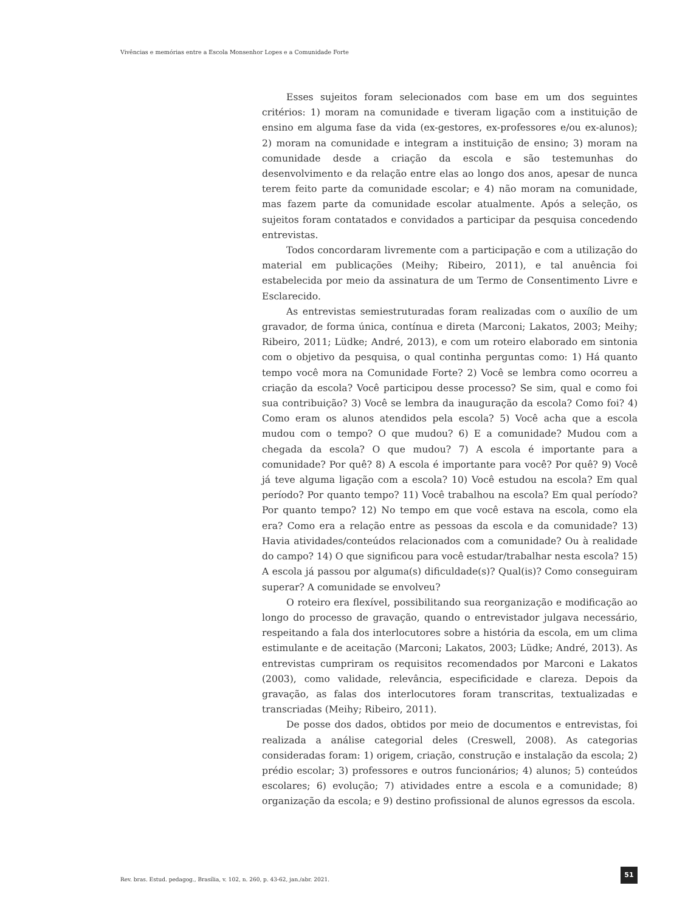Vivências e memórias entre a Escola Monsenhor Lopes e a Comunidade Forte
Esses sujeitos foram selecionados com base em um dos seguintes critérios: 1) moram na comunidade e tiveram ligação com a instituição de ensino em alguma fase da vida (ex-gestores, ex-professores e/ou ex-alunos); 2) moram na comunidade e integram a instituição de ensino; 3) moram na comunidade desde a criação da escola e são testemunhas do desenvolvimento e da relação entre elas ao longo dos anos, apesar de nunca terem feito parte da comunidade escolar; e 4) não moram na comunidade, mas fazem parte da comunidade escolar atualmente. Após a seleção, os sujeitos foram contatados e convidados a participar da pesquisa concedendo entrevistas.
Todos concordaram livremente com a participação e com a utilização do material em publicações (Meihy; Ribeiro, 2011), e tal anuência foi estabelecida por meio da assinatura de um Termo de Consentimento Livre e Esclarecido.
As entrevistas semiestruturadas foram realizadas com o auxílio de um gravador, de forma única, contínua e direta (Marconi; Lakatos, 2003; Meihy; Ribeiro, 2011; Lüdke; André, 2013), e com um roteiro elaborado em sintonia com o objetivo da pesquisa, o qual continha perguntas como: 1) Há quanto tempo você mora na Comunidade Forte? 2) Você se lembra como ocorreu a criação da escola? Você participou desse processo? Se sim, qual e como foi sua contribuição? 3) Você se lembra da inauguração da escola? Como foi? 4) Como eram os alunos atendidos pela escola? 5) Você acha que a escola mudou com o tempo? O que mudou? 6) E a comunidade? Mudou com a chegada da escola? O que mudou? 7) A escola é importante para a comunidade? Por quê? 8) A escola é importante para você? Por quê? 9) Você já teve alguma ligação com a escola? 10) Você estudou na escola? Em qual período? Por quanto tempo? 11) Você trabalhou na escola? Em qual período? Por quanto tempo? 12) No tempo em que você estava na escola, como ela era? Como era a relação entre as pessoas da escola e da comunidade? 13) Havia atividades/conteúdos relacionados com a comunidade? Ou à realidade do campo? 14) O que significou para você estudar/trabalhar nesta escola? 15) A escola já passou por alguma(s) dificuldade(s)? Qual(is)? Como conseguiram superar? A comunidade se envolveu?
O roteiro era flexível, possibilitando sua reorganização e modificação ao longo do processo de gravação, quando o entrevistador julgava necessário, respeitando a fala dos interlocutores sobre a história da escola, em um clima estimulante e de aceitação (Marconi; Lakatos, 2003; Lüdke; André, 2013). As entrevistas cumpriram os requisitos recomendados por Marconi e Lakatos (2003), como validade, relevância, especificidade e clareza. Depois da gravação, as falas dos interlocutores foram transcritas, textualizadas e transcriadas (Meihy; Ribeiro, 2011).
De posse dos dados, obtidos por meio de documentos e entrevistas, foi realizada a análise categorial deles (Creswell, 2008). As categorias consideradas foram: 1) origem, criação, construção e instalação da escola; 2) prédio escolar; 3) professores e outros funcionários; 4) alunos; 5) conteúdos escolares; 6) evolução; 7) atividades entre a escola e a comunidade; 8) organização da escola; e 9) destino profissional de alunos egressos da escola.
Rev. bras. Estud. pedagog., Brasília, v. 102, n. 260, p. 43-62, jan./abr. 2021.
51